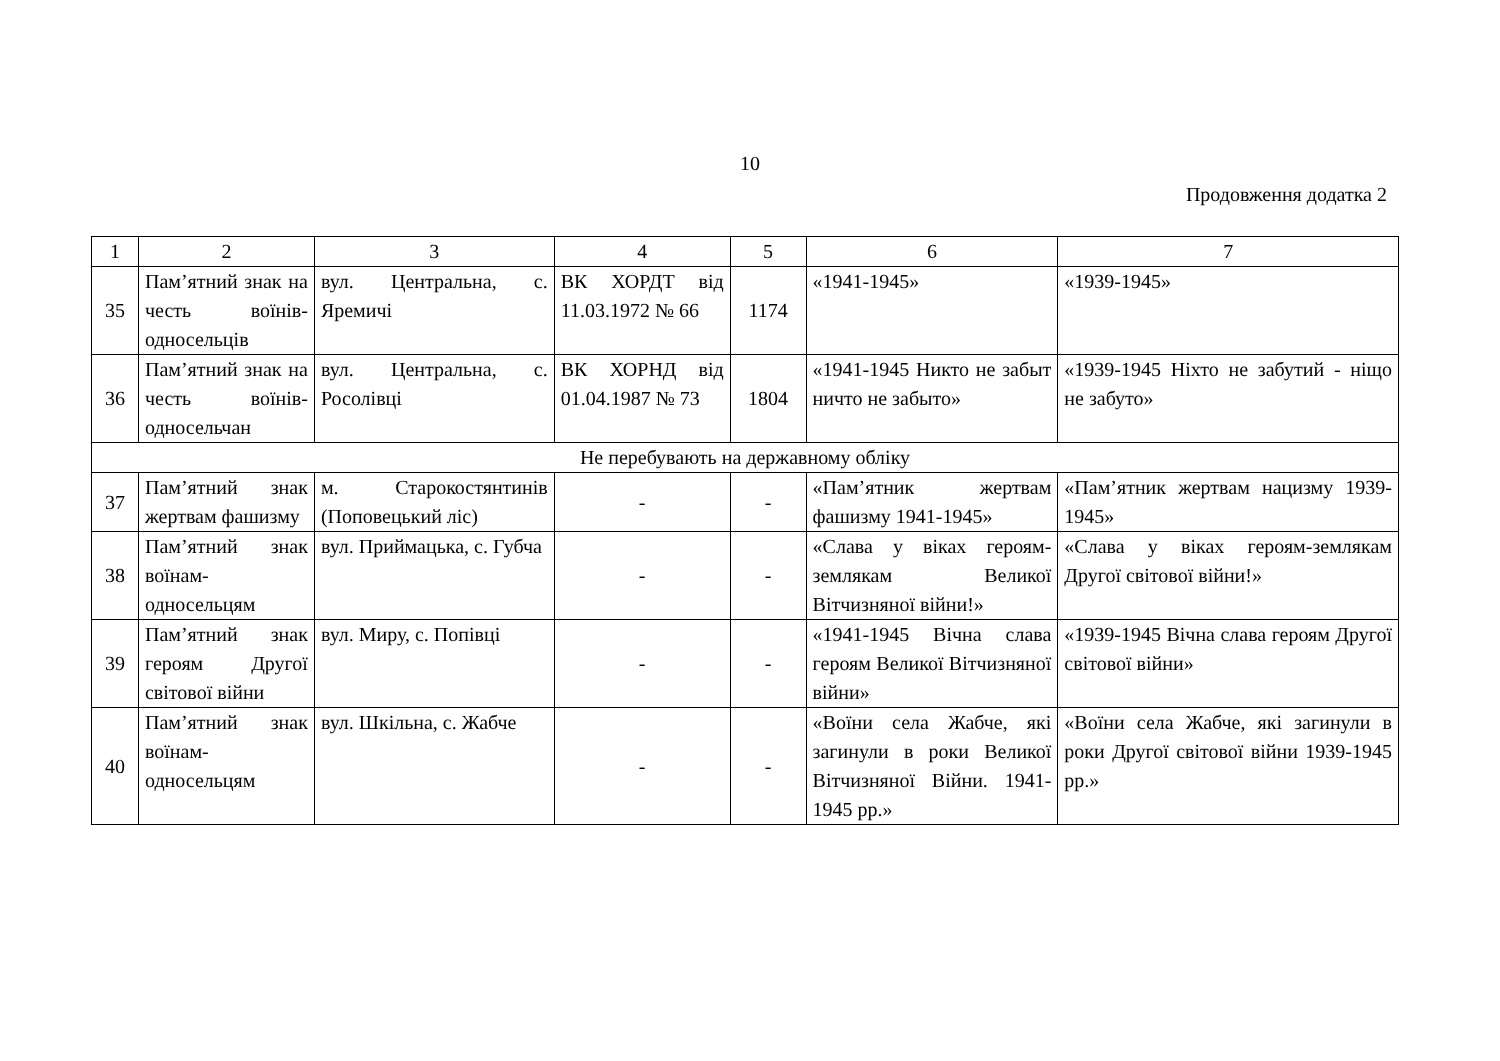10
Продовження додатка 2
| 1 | 2 | 3 | 4 | 5 | 6 | 7 |
| 35 | Пам’ятний знак на честь воїнів-односельців | вул. Центральна, с. Яремичі | ВК ХОРДТ від 11.03.1972 № 66 | 1174 | «1941-1945» | «1939-1945» |
| 36 | Пам’ятний знак на честь воїнів-односельчан | вул. Центральна, с. Росолівці | ВК ХОРНД від 01.04.1987 № 73 | 1804 | «1941-1945 Никто не забыт ничто не забыто» | «1939-1945 Ніхто не забутий - ніщо не забуто» |
| Не перебувають на державному обліку | | | | | | |
| 37 | Пам’ятний знак жертвам фашизму | м. Старокостянтинів (Поповецький ліс) | - | - | «Пам’ятник жертвам фашизму 1941-1945» | «Пам’ятник жертвам нацизму 1939-1945» |
| 38 | Пам’ятний знак воїнам-односельцям | вул. Приймацька, с. Губча | - | - | «Слава у віках героям-землякам Великої Вітчизняної війни!» | «Слава у віках героям-землякам Другої світової війни!» |
| 39 | Пам’ятний знак героям Другої світової війни | вул. Миру, с. Попівці | - | - | «1941-1945 Вічна слава героям Великої Вітчизняної війни» | «1939-1945 Вічна слава героям Другої світової війни» |
| 40 | Пам’ятний знак воїнам-односельцям | вул. Шкільна, с. Жабче | - | - | «Воїни села Жабче, які загинули в роки Великої Вітчизняної Війни. 1941-1945 рр.» | «Воїни села Жабче, які загинули в роки Другої світової війни 1939-1945 рр.» |